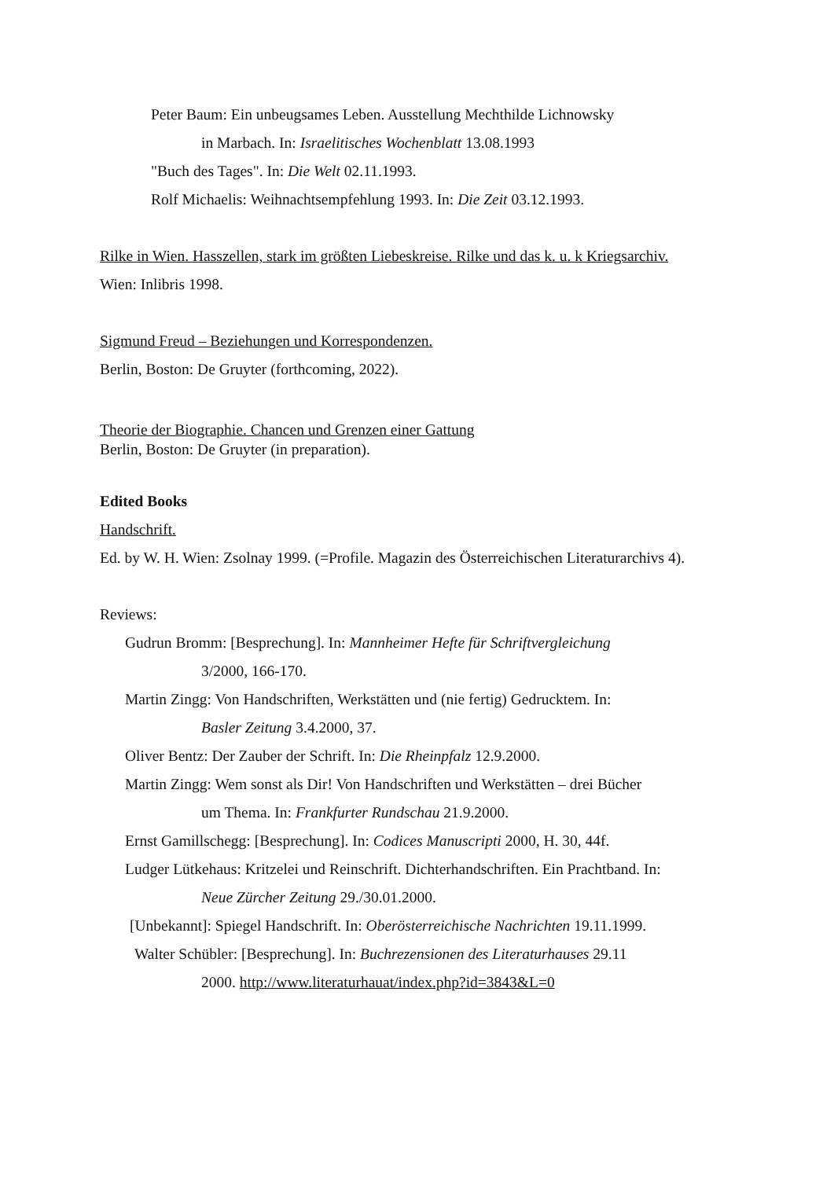Peter Baum: Ein unbeugsames Leben. Ausstellung Mechthilde Lichnowsky
in Marbach. In: Israelitisches Wochenblatt 13.08.1993
"Buch des Tages". In: Die Welt 02.11.1993.
Rolf Michaelis: Weihnachtsempfehlung 1993. In: Die Zeit 03.12.1993.
Rilke in Wien. Hasszellen, stark im größten Liebeskreise. Rilke und das k. u. k Kriegsarchiv.
Wien: Inlibris 1998.
Sigmund Freud – Beziehungen und Korrespondenzen.
Berlin, Boston: De Gruyter (forthcoming, 2022).
Theorie der Biographie. Chancen und Grenzen einer Gattung
Berlin, Boston: De Gruyter (in preparation).
Edited Books
Handschrift.
Ed. by W. H. Wien: Zsolnay 1999. (=Profile. Magazin des Österreichischen Literaturarchivs 4).
Reviews:
Gudrun Bromm: [Besprechung]. In: Mannheimer Hefte für Schriftvergleichung
3/2000, 166-170.
Martin Zingg: Von Handschriften, Werkstätten und (nie fertig) Gedrucktem. In:
Basler Zeitung 3.4.2000, 37.
Oliver Bentz: Der Zauber der Schrift. In: Die Rheinpfalz 12.9.2000.
Martin Zingg: Wem sonst als Dir! Von Handschriften und Werkstätten – drei Bücher
um Thema. In: Frankfurter Rundschau 21.9.2000.
Ernst Gamillschegg: [Besprechung]. In: Codices Manuscripti 2000, H. 30, 44f.
Ludger Lütkehaus: Kritzelei und Reinschrift. Dichterhandschriften. Ein Prachtband. In:
Neue Zürcher Zeitung 29./30.01.2000.
[Unbekannt]: Spiegel Handschrift. In: Oberösterreichische Nachrichten 19.11.1999.
Walter Schübler: [Besprechung]. In: Buchrezensionen des Literaturhauses 29.11
2000. http://www.literaturhauat/index.php?id=3843&L=0